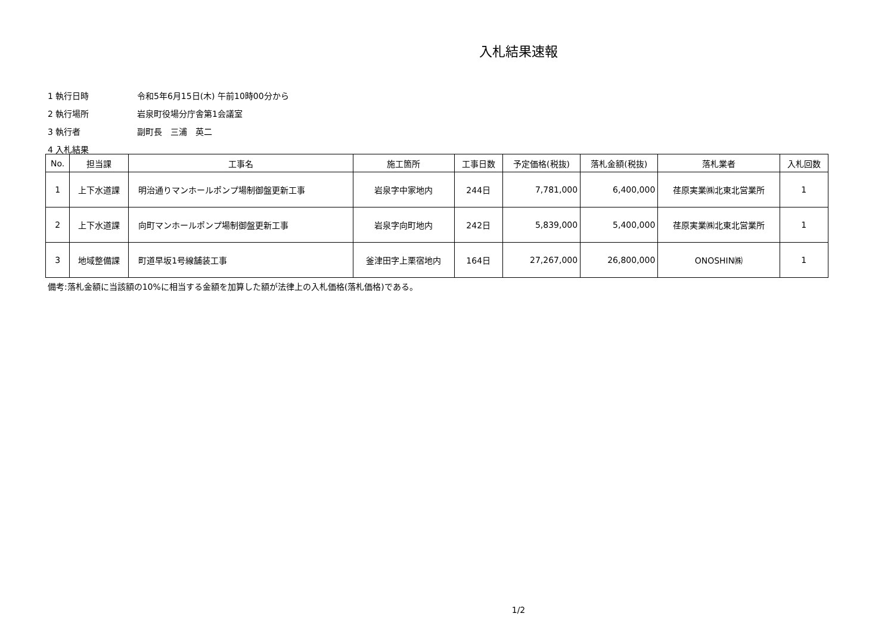入札結果速報
1 執行日時 令和5年6月15日(木) 午前10時00分から
2 執行場所 岩泉町役場分庁舎第1会議室
3 執行者 副町長　三浦　英二
4 入札結果
| No. | 担当課 | 工事名 | 施工箇所 | 工事日数 | 予定価格(税抜) | 落札金額(税抜) | 落札業者 | 入札回数 |
| --- | --- | --- | --- | --- | --- | --- | --- | --- |
| 1 | 上下水道課 | 明治通りマンホールポンプ場制御盤更新工事 | 岩泉字中家地内 | 244日 | 7,781,000 | 6,400,000 | 荏原実業㈱北東北営業所 | 1 |
| 2 | 上下水道課 | 向町マンホールポンプ場制御盤更新工事 | 岩泉字向町地内 | 242日 | 5,839,000 | 5,400,000 | 荏原実業㈱北東北営業所 | 1 |
| 3 | 地域整備課 | 町道早坂1号線舗装工事 | 釜津田字上栗宿地内 | 164日 | 27,267,000 | 26,800,000 | ONOSHIN㈱ | 1 |
備考:落札金額に当該額の10%に相当する金額を加算した額が法律上の入札価格(落札価格)である。
1/2